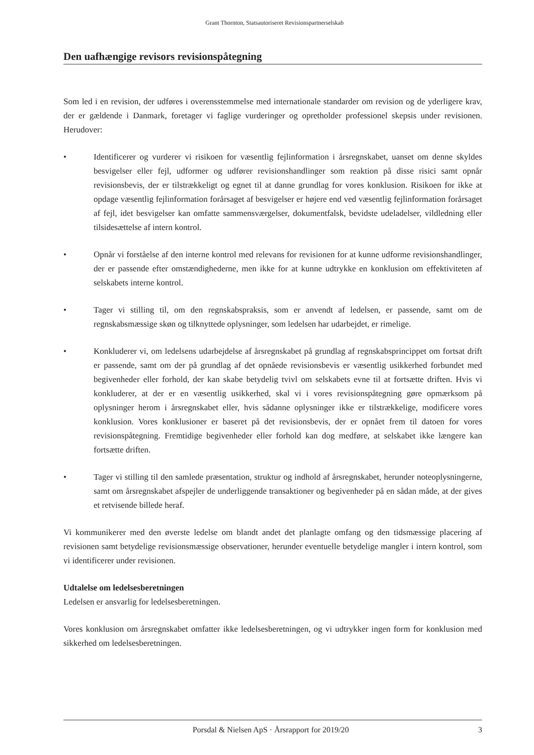Grant Thornton, Statsautoriseret Revisionspartnerselskab
Den uafhængige revisors revisionspåtegning
Som led i en revision, der udføres i overensstemmelse med internationale standarder om revision og de yderligere krav, der er gældende i Danmark, foretager vi faglige vurderinger og opretholder professionel skepsis under revisionen. Herudover:
• Identificerer og vurderer vi risikoen for væsentlig fejlinformation i årsregnskabet, uanset om denne skyldes besvigelser eller fejl, udformer og udfører revisionshandlinger som reaktion på disse risici samt opnår revisionsbevis, der er tilstrækkeligt og egnet til at danne grundlag for vores konklusion. Risikoen for ikke at opdage væsentlig fejlinformation forårsaget af besvigelser er højere end ved væsentlig fejlinformation forårsaget af fejl, idet besvigelser kan omfatte sammensværgelser, dokumentfalsk, bevidste udeladelser, vildledning eller tilsidesættelse af intern kontrol.
• Opnår vi forståelse af den interne kontrol med relevans for revisionen for at kunne udforme revisionshandlinger, der er passende efter omstændighederne, men ikke for at kunne udtrykke en konklusion om effektiviteten af selskabets interne kontrol.
• Tager vi stilling til, om den regnskabspraksis, som er anvendt af ledelsen, er passende, samt om de regnskabsmæssige skøn og tilknyttede oplysninger, som ledelsen har udarbejdet, er rimelige.
• Konkluderer vi, om ledelsens udarbejdelse af årsregnskabet på grundlag af regnskabsprincippet om fortsat drift er passende, samt om der på grundlag af det opnåede revisionsbevis er væsentlig usikkerhed forbundet med begivenheder eller forhold, der kan skabe betydelig tvivl om selskabets evne til at fortsætte driften. Hvis vi konkluderer, at der er en væsentlig usikkerhed, skal vi i vores revisionspåtegning gøre opmærksom på oplysninger herom i årsregnskabet eller, hvis sådanne oplysninger ikke er tilstrækkelige, modificere vores konklusion. Vores konklusioner er baseret på det revisionsbevis, der er opnået frem til datoen for vores revisionspåtegning. Fremtidige begivenheder eller forhold kan dog medføre, at selskabet ikke længere kan fortsætte driften.
• Tager vi stilling til den samlede præsentation, struktur og indhold af årsregnskabet, herunder noteoplysningerne, samt om årsregnskabet afspejler de underliggende transaktioner og begivenheder på en sådan måde, at der gives et retvisende billede heraf.
Vi kommunikerer med den øverste ledelse om blandt andet det planlagte omfang og den tidsmæssige placering af revisionen samt betydelige revisionsmæssige observationer, herunder eventuelle betydelige mangler i intern kontrol, som vi identificerer under revisionen.
Udtalelse om ledelsesberetningen
Ledelsen er ansvarlig for ledelsesberetningen.
Vores konklusion om årsregnskabet omfatter ikke ledelsesberetningen, og vi udtrykker ingen form for konklusion med sikkerhed om ledelsesberetningen.
Porsdal & Nielsen ApS · Årsrapport for 2019/20 3